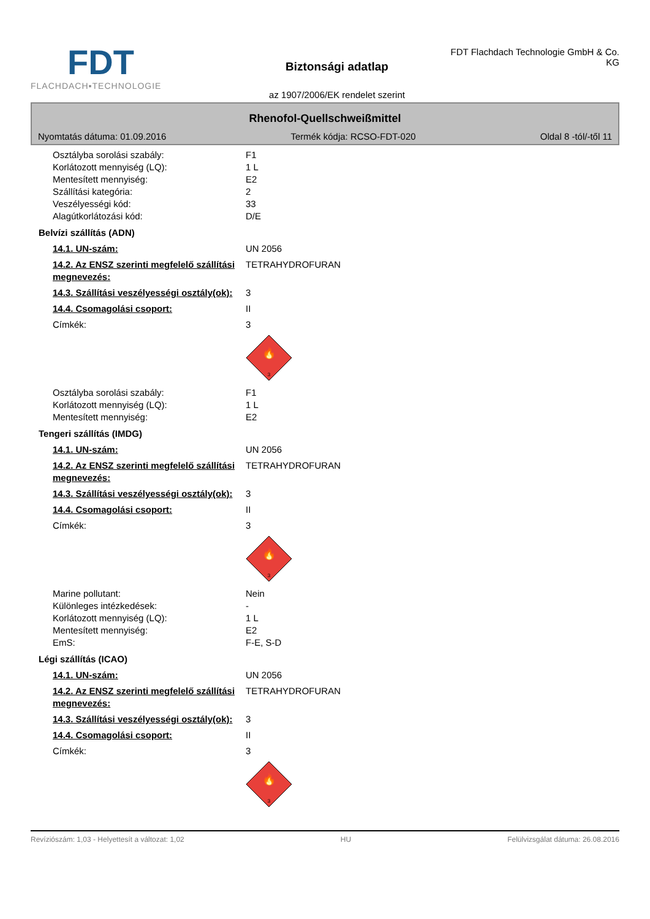FDT
FLACHDACH▪TECHNOLOGIE
Biztonsági adatlap
az 1907/2006/EK rendelet szerint
FDT Flachdach Technologie GmbH & Co. KG
Rhenofol-Quellschweißmittel
Nyomtatás dátuma: 01.09.2016 Termék kódja: RCSO-FDT-020 Oldal 8 -tól/-től 11
Osztályba sorolási szabály: F1
Korlátozott mennyiség (LQ): 1 L
Mentesített mennyiség: E2
Szállítási kategória: 2
Veszélyességi kód: 33
Alagútkorlátozási kód: D/E
Belvízi szállítás (ADN)
14.1. UN-szám: UN 2056
14.2. Az ENSZ szerinti megfelelő szállítási megnevezés:
TETRAHYDROFURAN
14.3. Szállítási veszélyességi osztály(ok):
3
14.4. Csomagolási csoport: II
Címkék: 3
3
🔥
Osztályba sorolási szabály: F1
Korlátozott mennyiség (LQ): 1 L
Mentesített mennyiség: E2
Tengeri szállítás (IMDG)
14.1. UN-szám: UN 2056
14.2. Az ENSZ szerinti megfelelő szállítási megnevezés:
TETRAHYDROFURAN
14.3. Szállítási veszélyességi osztály(ok):
3
14.4. Csomagolási csoport: II
Címkék: 3
3
🔥
Marine pollutant: Nein
Különleges intézkedések: -
Korlátozott mennyiség (LQ): 1 L
Mentesített mennyiség: E2
EmS: F-E, S-D
Légi szállítás (ICAO)
14.1. UN-szám: UN 2056
14.2. Az ENSZ szerinti megfelelő szállítási megnevezés:
TETRAHYDROFURAN
14.3. Szállítási veszélyességi osztály(ok):
3
14.4. Csomagolási csoport: II
Címkék: 3
3
🔥
Revíziószám: 1,03 - Helyettesít a változat: 1,02 HU Felülvizsgálat dátuma: 26.08.2016